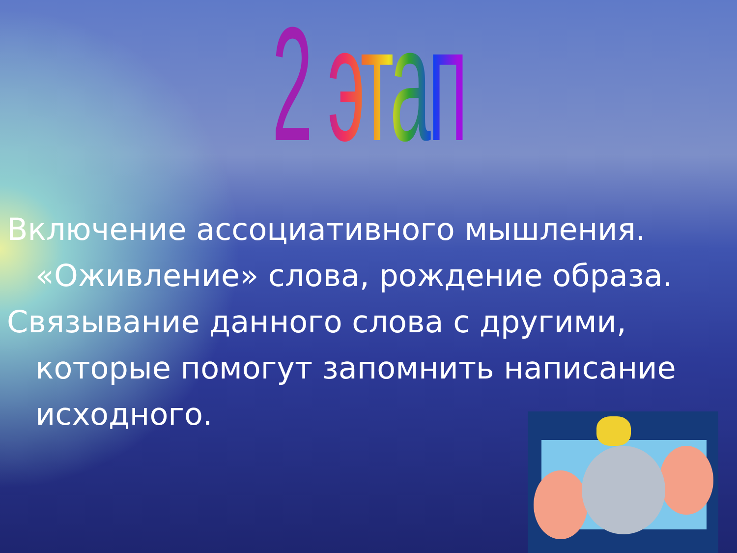2 этап
Включение ассоциативного мышления. «Оживление» слова, рождение образа.
Связывание данного слова с другими, которые помогут запомнить написание исходного.